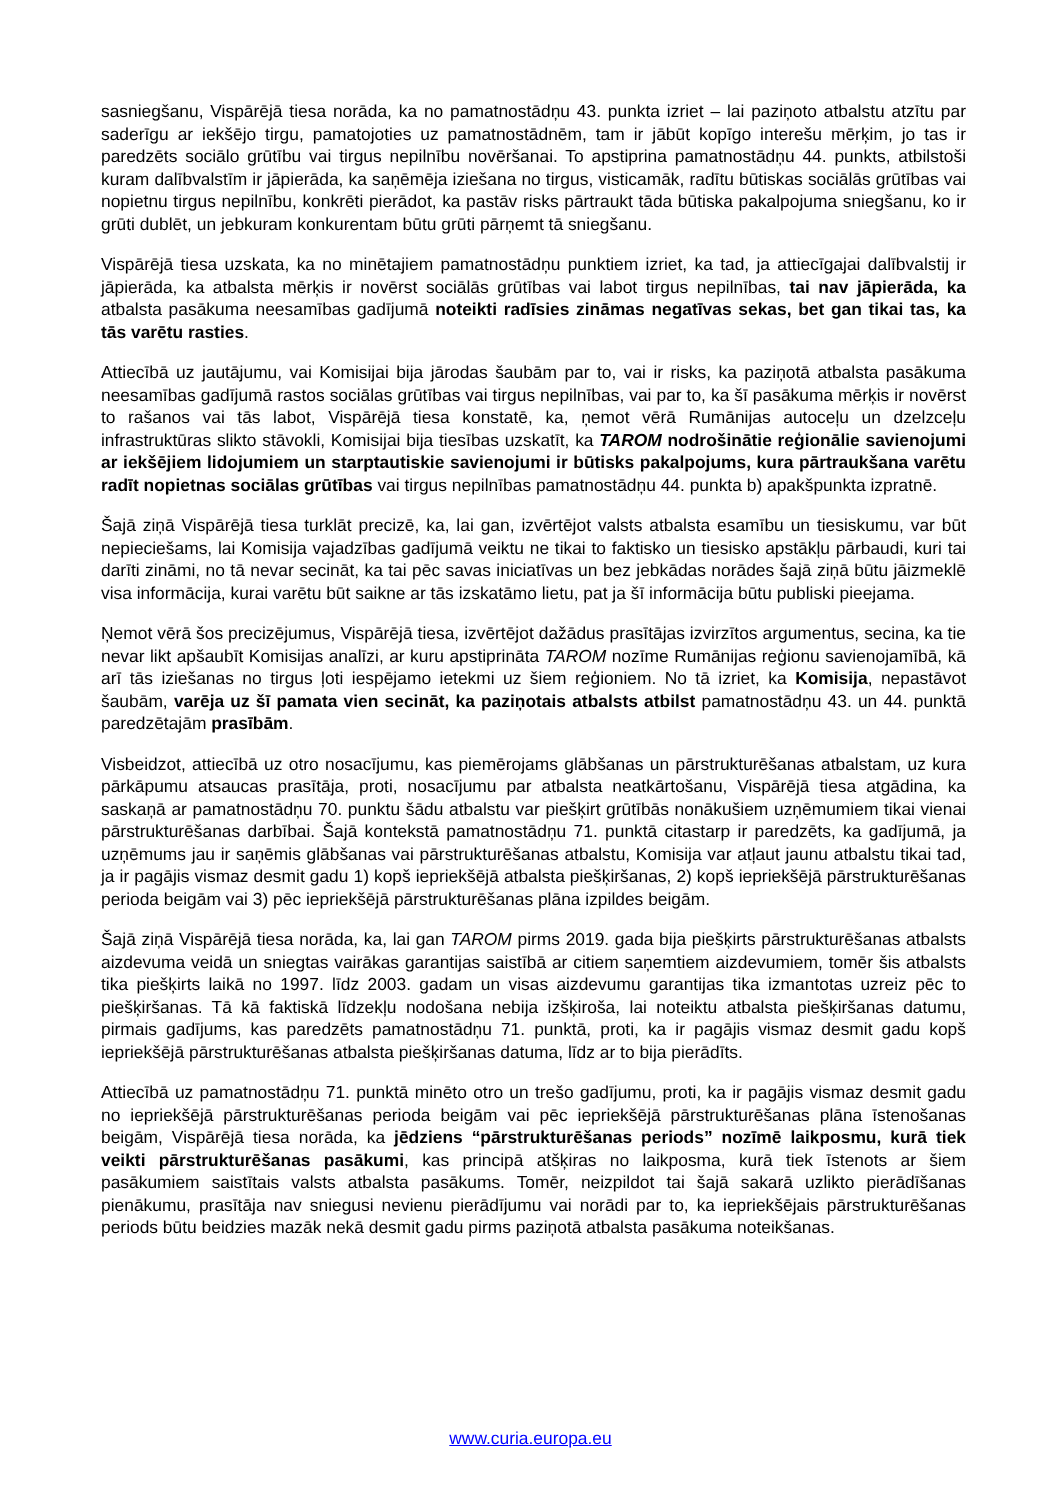sasniegšanu, Vispārējā tiesa norāda, ka no pamatnostādņu 43. punkta izriet – lai paziņoto atbalstu atzītu par saderīgu ar iekšējo tirgu, pamatojoties uz pamatnostādnēm, tam ir jābūt kopīgo interešu mērķim, jo tas ir paredzēts sociālo grūtību vai tirgus nepilnību novēršanai. To apstiprina pamatnostādņu 44. punkts, atbilstoši kuram dalībvalstīm ir jāpierāda, ka saņēmēja iziešana no tirgus, visticamāk, radītu būtiskas sociālās grūtības vai nopietnu tirgus nepilnību, konkrēti pierādot, ka pastāv risks pārtraukt tāda būtiska pakalpojuma sniegšanu, ko ir grūti dublēt, un jebkuram konkurentam būtu grūti pārņemt tā sniegšanu.
Vispārējā tiesa uzskata, ka no minētajiem pamatnostādņu punktiem izriet, ka tad, ja attiecīgajai dalībvalstij ir jāpierāda, ka atbalsta mērķis ir novērst sociālās grūtības vai labot tirgus nepilnības, tai nav jāpierāda, ka atbalsta pasākuma neesamības gadījumā noteikti radīsies zināmas negatīvas sekas, bet gan tikai tas, ka tās varētu rasties.
Attiecībā uz jautājumu, vai Komisijai bija jārodas šaubām par to, vai ir risks, ka paziņotā atbalsta pasākuma neesamības gadījumā rastos sociālas grūtības vai tirgus nepilnības, vai par to, ka šī pasākuma mērķis ir novērst to rašanos vai tās labot, Vispārējā tiesa konstatē, ka, ņemot vērā Rumānijas autoceļu un dzelzceļu infrastruktūras slikto stāvokli, Komisijai bija tiesības uzskatīt, ka TAROM nodrošinātie reģionālie savienojumi ar iekšējiem lidojumiem un starptautiskie savienojumi ir būtisks pakalpojums, kura pārtraukšana varētu radīt nopietnas sociālas grūtības vai tirgus nepilnības pamatnostādņu 44. punkta b) apakšpunkta izpratnē.
Šajā ziņā Vispārējā tiesa turklāt precizē, ka, lai gan, izvērtējot valsts atbalsta esamību un tiesiskumu, var būt nepieciešams, lai Komisija vajadzības gadījumā veiktu ne tikai to faktisko un tiesisko apstākļu pārbaudi, kuri tai darīti zināmi, no tā nevar secināt, ka tai pēc savas iniciatīvas un bez jebkādas norādes šajā ziņā būtu jāizmeklē visa informācija, kurai varētu būt saikne ar tās izskatāmo lietu, pat ja šī informācija būtu publiski pieejama.
Ņemot vērā šos precizējumus, Vispārējā tiesa, izvērtējot dažādus prasītājas izvirzītos argumentus, secina, ka tie nevar likt apšaubīt Komisijas analīzi, ar kuru apstiprināta TAROM nozīme Rumānijas reģionu savienojamībā, kā arī tās iziešanas no tirgus ļoti iespējamo ietekmi uz šiem reģioniem. No tā izriet, ka Komisija, nepastāvot šaubām, varēja uz šī pamata vien secināt, ka paziņotais atbalsts atbilst pamatnostādņu 43. un 44. punktā paredzētajām prasībām.
Visbeidzot, attiecībā uz otro nosacījumu, kas piemērojams glābšanas un pārstrukturēšanas atbalstam, uz kura pārkāpumu atsaucas prasītāja, proti, nosacījumu par atbalsta neatkārtošanu, Vispārējā tiesa atgādina, ka saskaņā ar pamatnostādņu 70. punktu šādu atbalstu var piešķirt grūtībās nonākušiem uzņēmumiem tikai vienai pārstrukturēšanas darbībai. Šajā kontekstā pamatnostādņu 71. punktā citastarp ir paredzēts, ka gadījumā, ja uzņēmums jau ir saņēmis glābšanas vai pārstrukturēšanas atbalstu, Komisija var atļaut jaunu atbalstu tikai tad, ja ir pagājis vismaz desmit gadu 1) kopš iepriekšējā atbalsta piešķiršanas, 2) kopš iepriekšējā pārstrukturēšanas perioda beigām vai 3) pēc iepriekšējā pārstrukturēšanas plāna izpildes beigām.
Šajā ziņā Vispārējā tiesa norāda, ka, lai gan TAROM pirms 2019. gada bija piešķirts pārstrukturēšanas atbalsts aizdevuma veidā un sniegtas vairākas garantijas saistībā ar citiem saņemtiem aizdevumiem, tomēr šis atbalsts tika piešķirts laikā no 1997. līdz 2003. gadam un visas aizdevumu garantijas tika izmantotas uzreiz pēc to piešķiršanas. Tā kā faktiskā līdzekļu nodošana nebija izšķiroša, lai noteiktu atbalsta piešķiršanas datumu, pirmais gadījums, kas paredzēts pamatnostādņu 71. punktā, proti, ka ir pagājis vismaz desmit gadu kopš iepriekšējā pārstrukturēšanas atbalsta piešķiršanas datuma, līdz ar to bija pierādīts.
Attiecībā uz pamatnostādņu 71. punktā minēto otro un trešo gadījumu, proti, ka ir pagājis vismaz desmit gadu no iepriekšējā pārstrukturēšanas perioda beigām vai pēc iepriekšējā pārstrukturēšanas plāna īstenošanas beigām, Vispārējā tiesa norāda, ka jēdziens “pārstrukturēšanas periods” nozīmē laikposmu, kurā tiek veikti pārstrukturēšanas pasākumi, kas principā atšķiras no laikposma, kurā tiek īstenots ar šiem pasākumiem saistītais valsts atbalsta pasākums. Tomēr, neizpildot tai šajā sakarā uzlikto pierādīšanas pienākumu, prasītāja nav sniegusi nevienu pierādījumu vai norādi par to, ka iepriekšējais pārstrukturēšanas periods būtu beidzies mazāk nekā desmit gadu pirms paziņotā atbalsta pasākuma noteikšanas.
www.curia.europa.eu